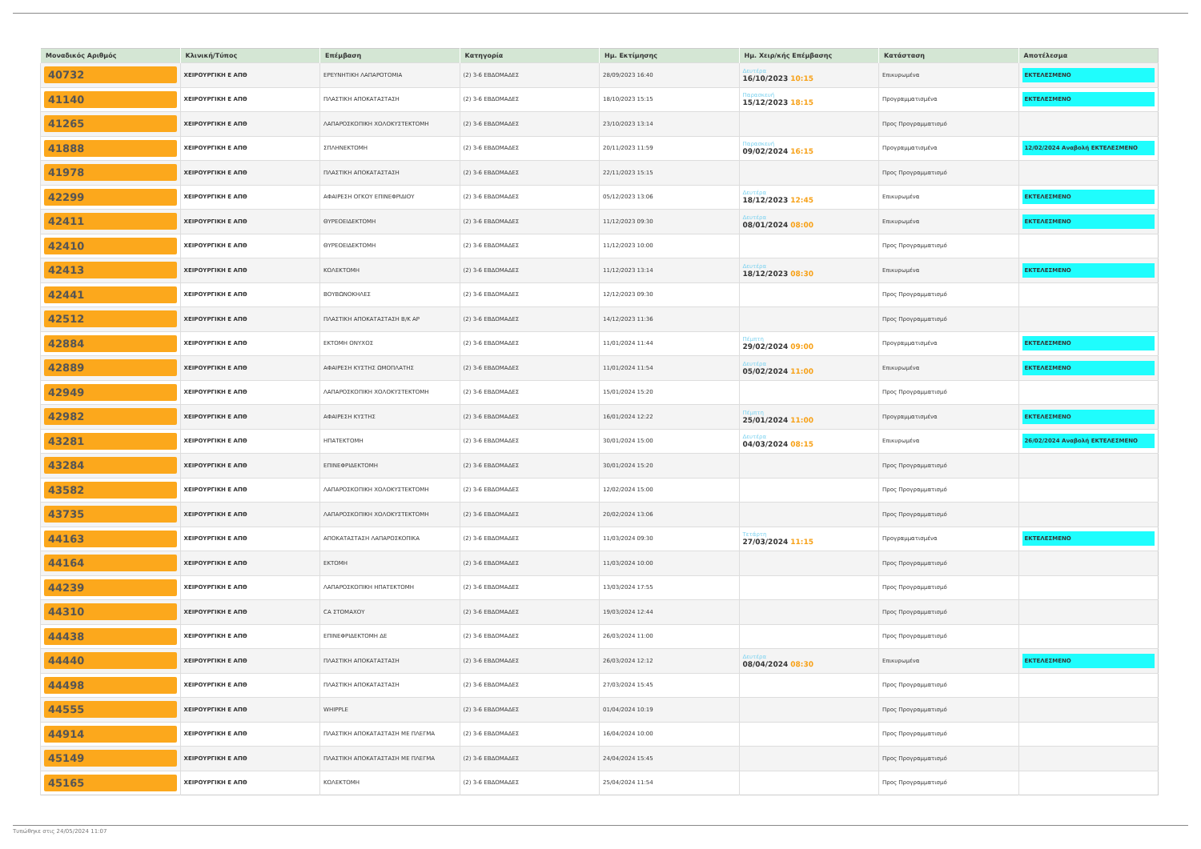| Μοναδικός Αριθμός | Κλινική/Τύπος | Επέμβαση | Κατηγορία | Ημ. Εκτίμησης | Ημ. Χειρ/κής Επέμβασης | Κατάσταση | Αποτέλεσμα |
| --- | --- | --- | --- | --- | --- | --- | --- |
| 40732 | ΧΕΙΡΟΥΡΓΙΚΗ Ε ΑΠΘ | ΕΡΕΥΝΗΤΙΚΗ ΛΑΠΑΡΟΤΟΜΙΑ | (2) 3-6 ΕΒΔΟΜΑΔΕΣ | 28/09/2023 16:40 | Δευτέρα 16/10/2023 10:15 | Επικυρωμένα | ΕΚΤΕΛΕΣΜΕΝΟ |
| 41140 | ΧΕΙΡΟΥΡΓΙΚΗ Ε ΑΠΘ | ΠΛΑΣΤΙΚΗ ΑΠΟΚΑΤΑΣΤΑΣΗ | (2) 3-6 ΕΒΔΟΜΑΔΕΣ | 18/10/2023 15:15 | Παρασκευή 15/12/2023 18:15 | Προγραμματισμένα | ΕΚΤΕΛΕΣΜΕΝΟ |
| 41265 | ΧΕΙΡΟΥΡΓΙΚΗ Ε ΑΠΘ | ΛΑΠΑΡΟΣΚΟΠΙΚΗ ΧΟΛΟΚΥΣΤΕΚΤΟΜΗ | (2) 3-6 ΕΒΔΟΜΑΔΕΣ | 23/10/2023 13:14 | | Προς Προγραμματισμό | |
| 41888 | ΧΕΙΡΟΥΡΓΙΚΗ Ε ΑΠΘ | ΣΠΛΗΝΕΚΤΟΜΗ | (2) 3-6 ΕΒΔΟΜΑΔΕΣ | 20/11/2023 11:59 | Παρασκευή 09/02/2024 16:15 | Προγραμματισμένα | 12/02/2024 Αναβολή ΕΚΤΕΛΕΣΜΕΝΟ |
| 41978 | ΧΕΙΡΟΥΡΓΙΚΗ Ε ΑΠΘ | ΠΛΑΣΤΙΚΗ ΑΠΟΚΑΤΑΣΤΑΣΗ | (2) 3-6 ΕΒΔΟΜΑΔΕΣ | 22/11/2023 15:15 | | Προς Προγραμματισμό | |
| 42299 | ΧΕΙΡΟΥΡΓΙΚΗ Ε ΑΠΘ | ΑΦΑΙΡΕΣΗ ΟΓΚΟΥ ΕΠΙΝΕΦΡΙΔΙΟΥ | (2) 3-6 ΕΒΔΟΜΑΔΕΣ | 05/12/2023 13:06 | Δευτέρα 18/12/2023 12:45 | Επικυρωμένα | ΕΚΤΕΛΕΣΜΕΝΟ |
| 42411 | ΧΕΙΡΟΥΡΓΙΚΗ Ε ΑΠΘ | ΘΥΡΕΟΕΙΔΕΚΤΟΜΗ | (2) 3-6 ΕΒΔΟΜΑΔΕΣ | 11/12/2023 09:30 | Δευτέρα 08/01/2024 08:00 | Επικυρωμένα | ΕΚΤΕΛΕΣΜΕΝΟ |
| 42410 | ΧΕΙΡΟΥΡΓΙΚΗ Ε ΑΠΘ | ΘΥΡΕΟΕΙΔΕΚΤΟΜΗ | (2) 3-6 ΕΒΔΟΜΑΔΕΣ | 11/12/2023 10:00 | | Προς Προγραμματισμό | |
| 42413 | ΧΕΙΡΟΥΡΓΙΚΗ Ε ΑΠΘ | ΚΟΛΕΚΤΟΜΗ | (2) 3-6 ΕΒΔΟΜΑΔΕΣ | 11/12/2023 13:14 | Δευτέρα 18/12/2023 08:30 | Επικυρωμένα | ΕΚΤΕΛΕΣΜΕΝΟ |
| 42441 | ΧΕΙΡΟΥΡΓΙΚΗ Ε ΑΠΘ | ΒΟΥΒΩΝΟΚΗΛΕΣ | (2) 3-6 ΕΒΔΟΜΑΔΕΣ | 12/12/2023 09:30 | | Προς Προγραμματισμό | |
| 42512 | ΧΕΙΡΟΥΡΓΙΚΗ Ε ΑΠΘ | ΠΛΑΣΤΙΚΗ ΑΠΟΚΑΤΑΣΤΑΣΗ Β/Κ ΑΡ | (2) 3-6 ΕΒΔΟΜΑΔΕΣ | 14/12/2023 11:36 | | Προς Προγραμματισμό | |
| 42884 | ΧΕΙΡΟΥΡΓΙΚΗ Ε ΑΠΘ | ΕΚΤΟΜΗ ΟΝΥΧΟΣ | (2) 3-6 ΕΒΔΟΜΑΔΕΣ | 11/01/2024 11:44 | Πέμπτη 29/02/2024 09:00 | Προγραμματισμένα | ΕΚΤΕΛΕΣΜΕΝΟ |
| 42889 | ΧΕΙΡΟΥΡΓΙΚΗ Ε ΑΠΘ | ΑΦΑΙΡΕΣΗ ΚΥΣΤΗΣ ΩΜΟΠΛΑΤΗΣ | (2) 3-6 ΕΒΔΟΜΑΔΕΣ | 11/01/2024 11:54 | Δευτέρα 05/02/2024 11:00 | Επικυρωμένα | ΕΚΤΕΛΕΣΜΕΝΟ |
| 42949 | ΧΕΙΡΟΥΡΓΙΚΗ Ε ΑΠΘ | ΛΑΠΑΡΟΣΚΟΠΙΚΗ ΧΟΛΟΚΥΣΤΕΚΤΟΜΗ | (2) 3-6 ΕΒΔΟΜΑΔΕΣ | 15/01/2024 15:20 | | Προς Προγραμματισμό | |
| 42982 | ΧΕΙΡΟΥΡΓΙΚΗ Ε ΑΠΘ | ΑΦΑΙΡΕΣΗ ΚΥΣΤΗΣ | (2) 3-6 ΕΒΔΟΜΑΔΕΣ | 16/01/2024 12:22 | Πέμπτη 25/01/2024 11:00 | Προγραμματισμένα | ΕΚΤΕΛΕΣΜΕΝΟ |
| 43281 | ΧΕΙΡΟΥΡΓΙΚΗ Ε ΑΠΘ | ΗΠΑΤΕΚΤΟΜΗ | (2) 3-6 ΕΒΔΟΜΑΔΕΣ | 30/01/2024 15:00 | Δευτέρα 04/03/2024 08:15 | Επικυρωμένα | 26/02/2024 Αναβολή ΕΚΤΕΛΕΣΜΕΝΟ |
| 43284 | ΧΕΙΡΟΥΡΓΙΚΗ Ε ΑΠΘ | ΕΠΙΝΕΦΡΙΔΕΚΤΟΜΗ | (2) 3-6 ΕΒΔΟΜΑΔΕΣ | 30/01/2024 15:20 | | Προς Προγραμματισμό | |
| 43582 | ΧΕΙΡΟΥΡΓΙΚΗ Ε ΑΠΘ | ΛΑΠΑΡΟΣΚΟΠΙΚΗ ΧΟΛΟΚΥΣΤΕΚΤΟΜΗ | (2) 3-6 ΕΒΔΟΜΑΔΕΣ | 12/02/2024 15:00 | | Προς Προγραμματισμό | |
| 43735 | ΧΕΙΡΟΥΡΓΙΚΗ Ε ΑΠΘ | ΛΑΠΑΡΟΣΚΟΠΙΚΗ ΧΟΛΟΚΥΣΤΕΚΤΟΜΗ | (2) 3-6 ΕΒΔΟΜΑΔΕΣ | 20/02/2024 13:06 | | Προς Προγραμματισμό | |
| 44163 | ΧΕΙΡΟΥΡΓΙΚΗ Ε ΑΠΘ | ΑΠΟΚΑΤΑΣΤΑΣΗ ΛΑΠΑΡΟΣΚΟΠΙΚΑ | (2) 3-6 ΕΒΔΟΜΑΔΕΣ | 11/03/2024 09:30 | Τετάρτη 27/03/2024 11:15 | Προγραμματισμένα | ΕΚΤΕΛΕΣΜΕΝΟ |
| 44164 | ΧΕΙΡΟΥΡΓΙΚΗ Ε ΑΠΘ | ΕΚΤΟΜΗ | (2) 3-6 ΕΒΔΟΜΑΔΕΣ | 11/03/2024 10:00 | | Προς Προγραμματισμό | |
| 44239 | ΧΕΙΡΟΥΡΓΙΚΗ Ε ΑΠΘ | ΛΑΠΑΡΟΣΚΟΠΙΚΗ ΗΠΑΤΕΚΤΟΜΗ | (2) 3-6 ΕΒΔΟΜΑΔΕΣ | 13/03/2024 17:55 | | Προς Προγραμματισμό | |
| 44310 | ΧΕΙΡΟΥΡΓΙΚΗ Ε ΑΠΘ | CA ΣΤΟΜΑΧΟΥ | (2) 3-6 ΕΒΔΟΜΑΔΕΣ | 19/03/2024 12:44 | | Προς Προγραμματισμό | |
| 44438 | ΧΕΙΡΟΥΡΓΙΚΗ Ε ΑΠΘ | ΕΠΙΝΕΦΡΙΔΕΚΤΟΜΗ ΔΕ | (2) 3-6 ΕΒΔΟΜΑΔΕΣ | 26/03/2024 11:00 | | Προς Προγραμματισμό | |
| 44440 | ΧΕΙΡΟΥΡΓΙΚΗ Ε ΑΠΘ | ΠΛΑΣΤΙΚΗ ΑΠΟΚΑΤΑΣΤΑΣΗ | (2) 3-6 ΕΒΔΟΜΑΔΕΣ | 26/03/2024 12:12 | Δευτέρα 08/04/2024 08:30 | Επικυρωμένα | ΕΚΤΕΛΕΣΜΕΝΟ |
| 44498 | ΧΕΙΡΟΥΡΓΙΚΗ Ε ΑΠΘ | ΠΛΑΣΤΙΚΗ ΑΠΟΚΑΤΑΣΤΑΣΗ | (2) 3-6 ΕΒΔΟΜΑΔΕΣ | 27/03/2024 15:45 | | Προς Προγραμματισμό | |
| 44555 | ΧΕΙΡΟΥΡΓΙΚΗ Ε ΑΠΘ | WHIPPLE | (2) 3-6 ΕΒΔΟΜΑΔΕΣ | 01/04/2024 10:19 | | Προς Προγραμματισμό | |
| 44914 | ΧΕΙΡΟΥΡΓΙΚΗ Ε ΑΠΘ | ΠΛΑΣΤΙΚΗ ΑΠΟΚΑΤΑΣΤΑΣΗ ΜΕ ΠΛΕΓΜΑ | (2) 3-6 ΕΒΔΟΜΑΔΕΣ | 16/04/2024 10:00 | | Προς Προγραμματισμό | |
| 45149 | ΧΕΙΡΟΥΡΓΙΚΗ Ε ΑΠΘ | ΠΛΑΣΤΙΚΗ ΑΠΟΚΑΤΑΣΤΑΣΗ ΜΕ ΠΛΕΓΜΑ | (2) 3-6 ΕΒΔΟΜΑΔΕΣ | 24/04/2024 15:45 | | Προς Προγραμματισμό | |
| 45165 | ΧΕΙΡΟΥΡΓΙΚΗ Ε ΑΠΘ | ΚΟΛΕΚΤΟΜΗ | (2) 3-6 ΕΒΔΟΜΑΔΕΣ | 25/04/2024 11:54 | | Προς Προγραμματισμό | |
Τυπώθηκε στις 24/05/2024 11:07